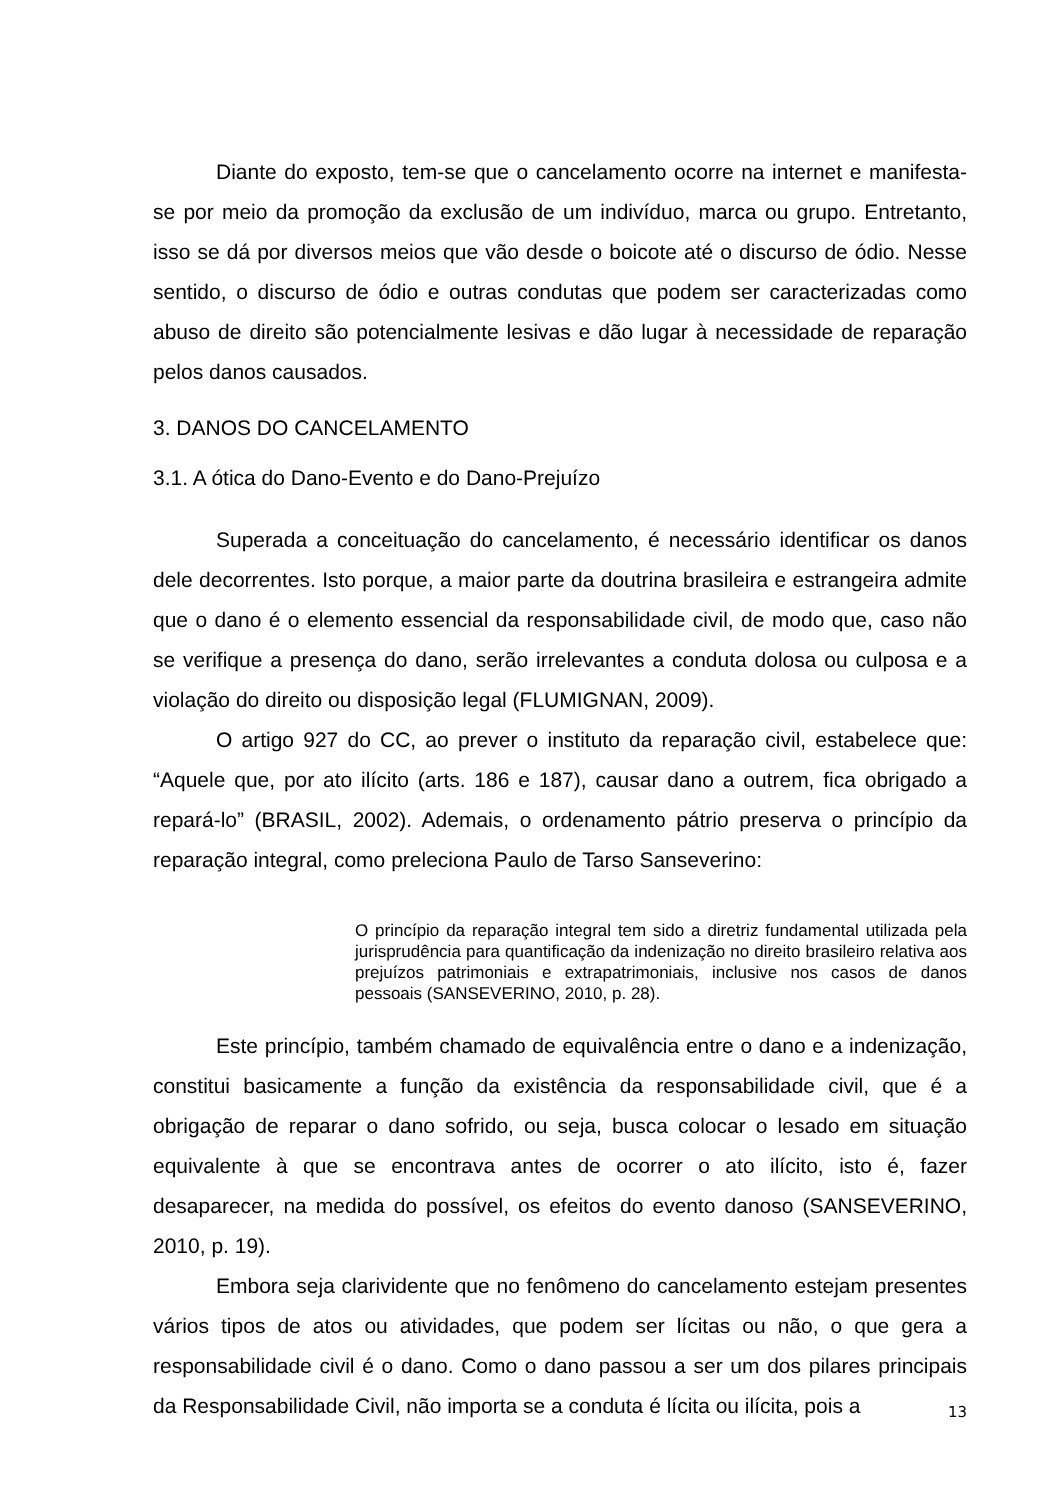Diante do exposto, tem-se que o cancelamento ocorre na internet e manifesta-se por meio da promoção da exclusão de um indivíduo, marca ou grupo. Entretanto, isso se dá por diversos meios que vão desde o boicote até o discurso de ódio. Nesse sentido, o discurso de ódio e outras condutas que podem ser caracterizadas como abuso de direito são potencialmente lesivas e dão lugar à necessidade de reparação pelos danos causados.
3. DANOS DO CANCELAMENTO
3.1. A ótica do Dano-Evento e do Dano-Prejuízo
Superada a conceituação do cancelamento, é necessário identificar os danos dele decorrentes. Isto porque, a maior parte da doutrina brasileira e estrangeira admite que o dano é o elemento essencial da responsabilidade civil, de modo que, caso não se verifique a presença do dano, serão irrelevantes a conduta dolosa ou culposa e a violação do direito ou disposição legal (FLUMIGNAN, 2009).
O artigo 927 do CC, ao prever o instituto da reparação civil, estabelece que: “Aquele que, por ato ilícito (arts. 186 e 187), causar dano a outrem, fica obrigado a repará-lo” (BRASIL, 2002). Ademais, o ordenamento pátrio preserva o princípio da reparação integral, como preleciona Paulo de Tarso Sanseverino:
O princípio da reparação integral tem sido a diretriz fundamental utilizada pela jurisprudência para quantificação da indenização no direito brasileiro relativa aos prejuízos patrimoniais e extrapatrimoniais, inclusive nos casos de danos pessoais (SANSEVERINO, 2010, p. 28).
Este princípio, também chamado de equivalência entre o dano e a indenização, constitui basicamente a função da existência da responsabilidade civil, que é a obrigação de reparar o dano sofrido, ou seja, busca colocar o lesado em situação equivalente à que se encontrava antes de ocorrer o ato ilícito, isto é, fazer desaparecer, na medida do possível, os efeitos do evento danoso (SANSEVERINO, 2010, p. 19).
Embora seja clarividente que no fenômeno do cancelamento estejam presentes vários tipos de atos ou atividades, que podem ser lícitas ou não, o que gera a responsabilidade civil é o dano. Como o dano passou a ser um dos pilares principais da Responsabilidade Civil, não importa se a conduta é lícita ou ilícita, pois a
13